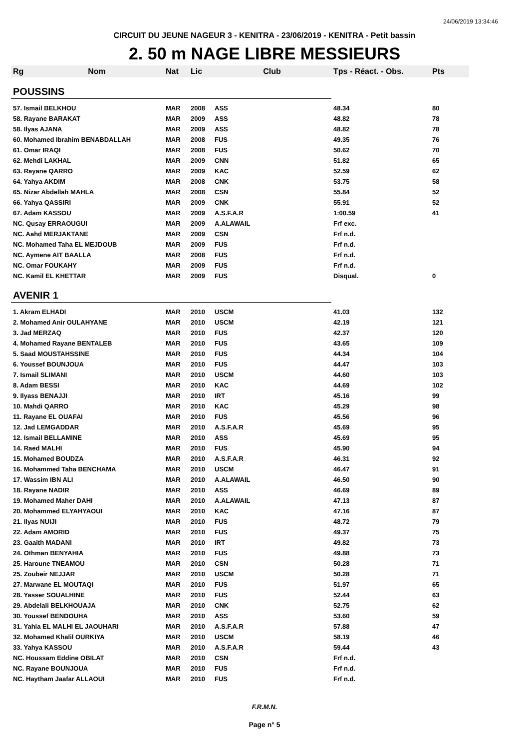24/06/2019 13:34:46
CIRCUIT DU JEUNE NAGEUR 3 - KENITRA - 23/06/2019 - KENITRA - Petit bassin
2. 50 m NAGE LIBRE MESSIEURS
| Rg | Nom | Nat | Lic | Club | Tps - Réact. - Obs. | Pts |
| --- | --- | --- | --- | --- | --- | --- |
| POUSSINS | | | | | | |
| 57. Ismail BELKHOU | | MAR | 2008 | ASS | 48.34 | 80 |
| 58. Rayane BARAKAT | | MAR | 2009 | ASS | 48.82 | 78 |
| 58. Ilyas AJANA | | MAR | 2009 | ASS | 48.82 | 78 |
| 60. Mohamed Ibrahim BENABDALLAH | | MAR | 2008 | FUS | 49.35 | 76 |
| 61. Omar IRAQI | | MAR | 2008 | FUS | 50.62 | 70 |
| 62. Mehdi LAKHAL | | MAR | 2009 | CNN | 51.82 | 65 |
| 63. Rayane QARRO | | MAR | 2009 | KAC | 52.59 | 62 |
| 64. Yahya AKDIM | | MAR | 2008 | CNK | 53.75 | 58 |
| 65. Nizar Abdellah MAHLA | | MAR | 2008 | CSN | 55.84 | 52 |
| 66. Yahya QASSIRI | | MAR | 2009 | CNK | 55.91 | 52 |
| 67. Adam KASSOU | | MAR | 2009 | A.S.F.A.R | 1:00.59 | 41 |
| NC. Qusay ERRAOUGUI | | MAR | 2009 | A.ALAWAIL | Frf exc. | |
| NC. Aahd MERJAKTANE | | MAR | 2009 | CSN | Frf n.d. | |
| NC. Mohamed Taha EL MEJDOUB | | MAR | 2009 | FUS | Frf n.d. | |
| NC. Aymene AIT BAALLA | | MAR | 2008 | FUS | Frf n.d. | |
| NC. Omar FOUKAHY | | MAR | 2009 | FUS | Frf n.d. | |
| NC. Kamil EL KHETTAR | | MAR | 2009 | FUS | Disqual. | 0 |
| AVENIR 1 | | | | | | |
| 1. Akram ELHADI | | MAR | 2010 | USCM | 41.03 | 132 |
| 2. Mohamed Anir OULAHYANE | | MAR | 2010 | USCM | 42.19 | 121 |
| 3. Jad MERZAQ | | MAR | 2010 | FUS | 42.37 | 120 |
| 4. Mohamed Rayane BENTALEB | | MAR | 2010 | FUS | 43.65 | 109 |
| 5. Saad MOUSTAHSSINE | | MAR | 2010 | FUS | 44.34 | 104 |
| 6. Youssef BOUNJOUA | | MAR | 2010 | FUS | 44.47 | 103 |
| 7. Ismail SLIMANI | | MAR | 2010 | USCM | 44.60 | 103 |
| 8. Adam BESSI | | MAR | 2010 | KAC | 44.69 | 102 |
| 9. Ilyass BENAJJI | | MAR | 2010 | IRT | 45.16 | 99 |
| 10. Mahdi QARRO | | MAR | 2010 | KAC | 45.29 | 98 |
| 11. Rayane EL OUAFAI | | MAR | 2010 | FUS | 45.56 | 96 |
| 12. Jad LEMGADDAR | | MAR | 2010 | A.S.F.A.R | 45.69 | 95 |
| 12. Ismail BELLAMINE | | MAR | 2010 | ASS | 45.69 | 95 |
| 14. Raed MALHI | | MAR | 2010 | FUS | 45.90 | 94 |
| 15. Mohamed BOUDZA | | MAR | 2010 | A.S.F.A.R | 46.31 | 92 |
| 16. Mohammed Taha BENCHAMA | | MAR | 2010 | USCM | 46.47 | 91 |
| 17. Wassim IBN ALI | | MAR | 2010 | A.ALAWAIL | 46.50 | 90 |
| 18. Rayane NADIR | | MAR | 2010 | ASS | 46.69 | 89 |
| 19. Mohamed Maher DAHI | | MAR | 2010 | A.ALAWAIL | 47.13 | 87 |
| 20. Mohammed ELYAHYAOUI | | MAR | 2010 | KAC | 47.16 | 87 |
| 21. Ilyas NUIJI | | MAR | 2010 | FUS | 48.72 | 79 |
| 22. Adam AMORID | | MAR | 2010 | FUS | 49.37 | 75 |
| 23. Gaaith MADANI | | MAR | 2010 | IRT | 49.82 | 73 |
| 24. Othman BENYAHIA | | MAR | 2010 | FUS | 49.88 | 73 |
| 25. Haroune TNEAMOU | | MAR | 2010 | CSN | 50.28 | 71 |
| 25. Zoubeir NEJJAR | | MAR | 2010 | USCM | 50.28 | 71 |
| 27. Marwane EL MOUTAQI | | MAR | 2010 | FUS | 51.97 | 65 |
| 28. Yasser SOUALHINE | | MAR | 2010 | FUS | 52.44 | 63 |
| 29. Abdelali BELKHOUAJA | | MAR | 2010 | CNK | 52.75 | 62 |
| 30. Youssef BENDOUHA | | MAR | 2010 | ASS | 53.60 | 59 |
| 31. Yahia EL MALHI EL JAOUHARI | | MAR | 2010 | A.S.F.A.R | 57.88 | 47 |
| 32. Mohamed Khalil OURKIYA | | MAR | 2010 | USCM | 58.19 | 46 |
| 33. Yahya KASSOU | | MAR | 2010 | A.S.F.A.R | 59.44 | 43 |
| NC. Houssam Eddine OBILAT | | MAR | 2010 | CSN | Frf n.d. | |
| NC. Rayane BOUNJOUA | | MAR | 2010 | FUS | Frf n.d. | |
| NC. Haytham Jaafar ALLAOUI | | MAR | 2010 | FUS | Frf n.d. | |
F.R.M.N.
Page n° 5